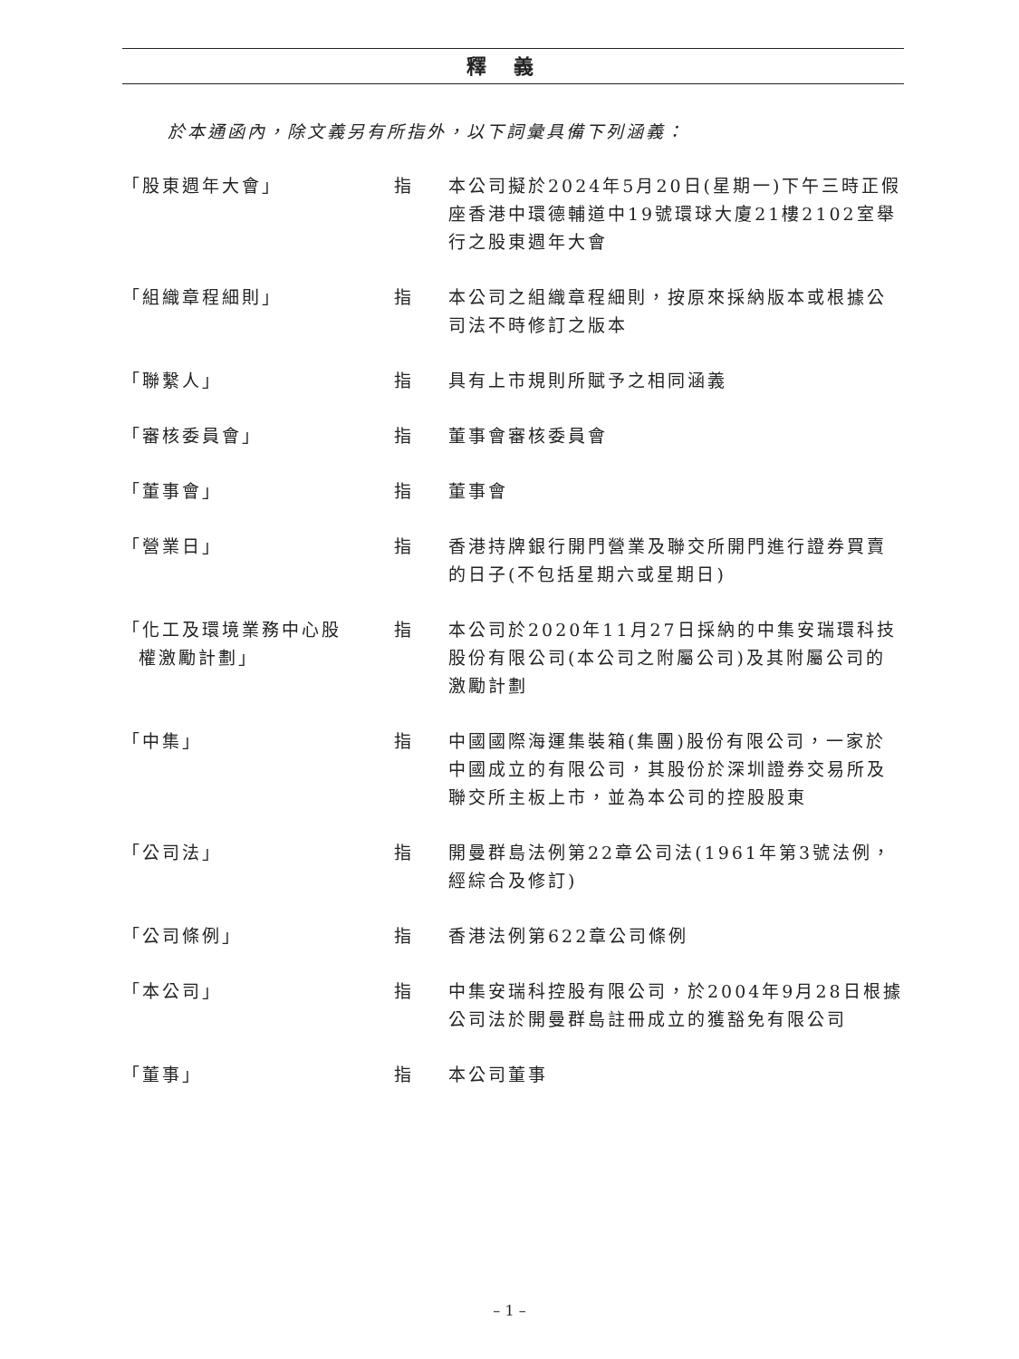釋義
於本通函內，除文義另有所指外，以下詞彙具備下列涵義：
| 「股東週年大會」 | 指 | 本公司擬於2024年5月20日(星期一)下午三時正假座香港中環德輔道中19號環球大廈21樓2102室舉行之股東週年大會 |
| 「組織章程細則」 | 指 | 本公司之組織章程細則，按原來採納版本或根據公司法不時修訂之版本 |
| 「聯繫人」 | 指 | 具有上市規則所賦予之相同涵義 |
| 「審核委員會」 | 指 | 董事會審核委員會 |
| 「董事會」 | 指 | 董事會 |
| 「營業日」 | 指 | 香港持牌銀行開門營業及聯交所開門進行證券買賣的日子(不包括星期六或星期日) |
| 「化工及環境業務中心股 權激勵計劃」 | 指 | 本公司於2020年11月27日採納的中集安瑞環科技股份有限公司(本公司之附屬公司)及其附屬公司的激勵計劃 |
| 「中集」 | 指 | 中國國際海運集裝箱(集團)股份有限公司，一家於中國成立的有限公司，其股份於深圳證券交易所及聯交所主板上市，並為本公司的控股股東 |
| 「公司法」 | 指 | 開曼群島法例第22章公司法(1961年第3號法例，經綜合及修訂) |
| 「公司條例」 | 指 | 香港法例第622章公司條例 |
| 「本公司」 | 指 | 中集安瑞科控股有限公司，於2004年9月28日根據公司法於開曼群島註冊成立的獲豁免有限公司 |
| 「董事」 | 指 | 本公司董事 |
– 1 –